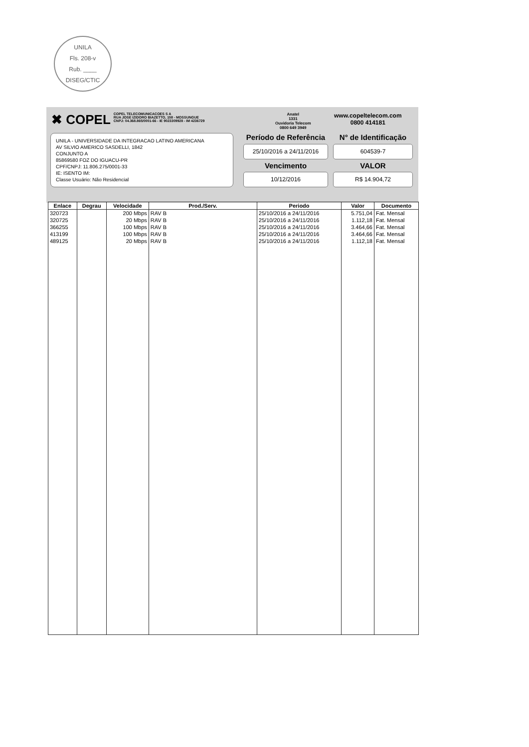UNILA
Fls. 208-v
Rub. ____
DISEG/CTIC
✖ COPEL
COPEL TELECOMUNICACOES S A
RUA JOSE IZIDORO BIAZETTO, 158 - MOSSUNGUE
CNPJ: 04.368.865/0001-66 - IE 9023309928 - IM 4236729
Anatel
1331
Ouvidoria Telecom
0800 649 3949
www.copeltelecom.com
0800 414181
UNILA - UNIVERSIDADE DA INTEGRACAO LATINO AMERICANA
AV SILVIO AMERICO SASDELLI, 1842
CONJUNTO A
85869580 FOZ DO IGUACU-PR
CPF/CNPJ: 11.806.275/0001-33
IE: ISENTO IM:
Classe Usuário: Não Residencial
Período de Referência
N° de Identificação
25/10/2016 a 24/11/2016
604539-7
Vencimento
VALOR
10/12/2016
R$ 14.904,72
| Enlace | Degrau | Velocidade | Prod./Serv. | Periodo | Valor | Documento |
| --- | --- | --- | --- | --- | --- | --- |
| 320723 | | 200 Mbps | RAV B | 25/10/2016 a 24/11/2016 | 5.751,04 | Fat. Mensal |
| 320725 | | 20 Mbps | RAV B | 25/10/2016 a 24/11/2016 | 1.112,18 | Fat. Mensal |
| 366255 | | 100 Mbps | RAV B | 25/10/2016 a 24/11/2016 | 3.464,66 | Fat. Mensal |
| 413199 | | 100 Mbps | RAV B | 25/10/2016 a 24/11/2016 | 3.464,66 | Fat. Mensal |
| 489125 | | 20 Mbps | RAV B | 25/10/2016 a 24/11/2016 | 1.112,18 | Fat. Mensal |